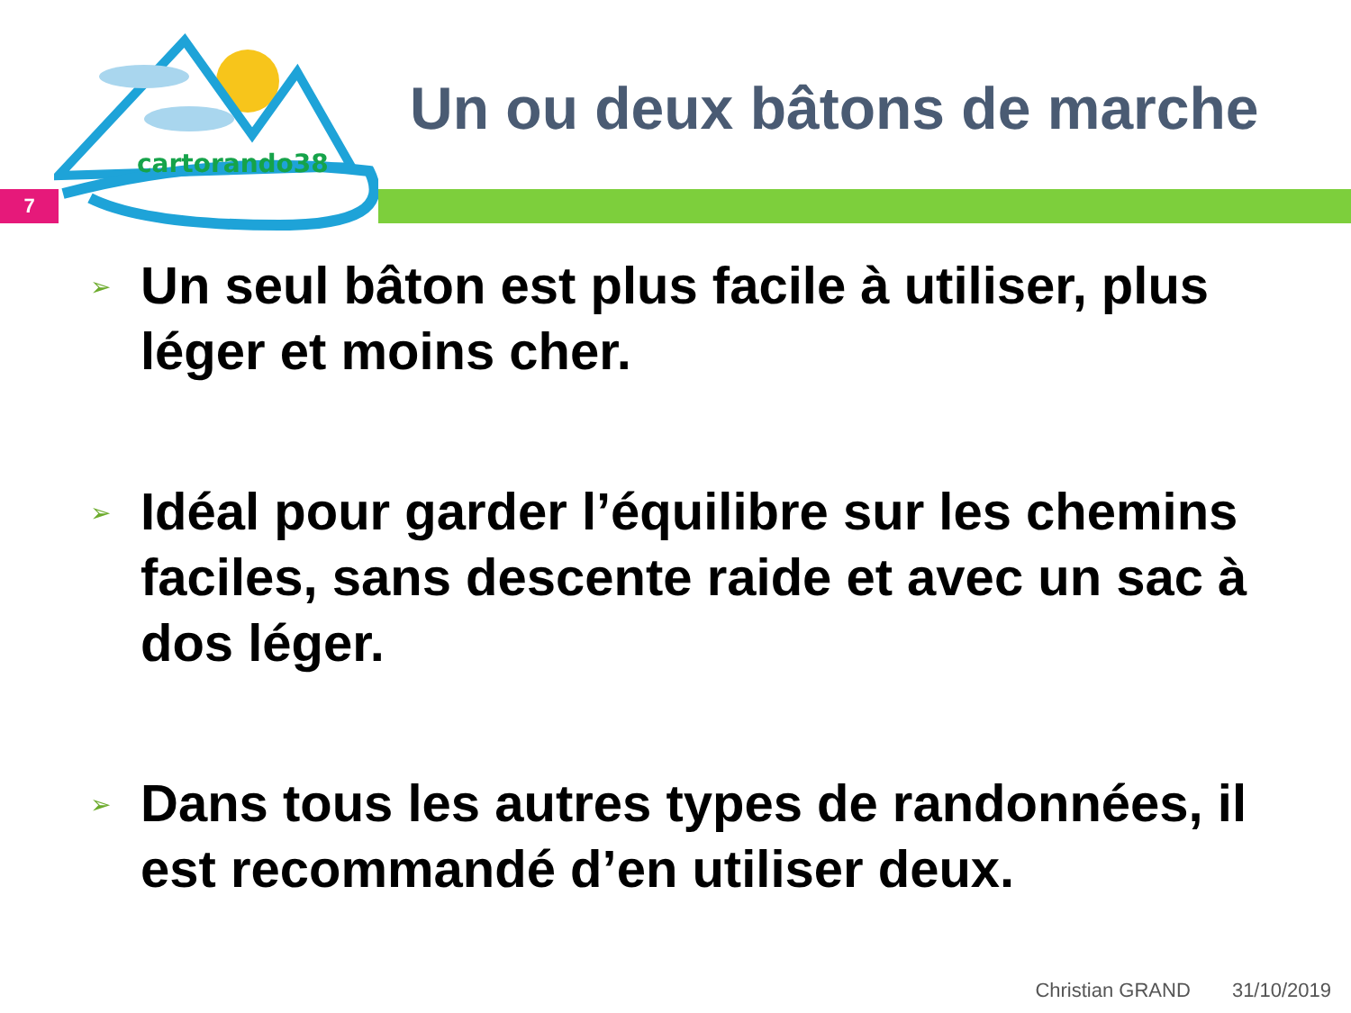cartorando38
7
Un ou deux bâtons de marche
➢
Un seul bâton est plus facile à utiliser, plus léger et moins cher.
➢
Idéal pour garder l’équilibre sur les chemins faciles, sans descente raide et avec un sac à dos léger.
➢
Dans tous les autres types de randonnées, il est recommandé d’en utiliser deux.
Christian GRAND 31/10/2019